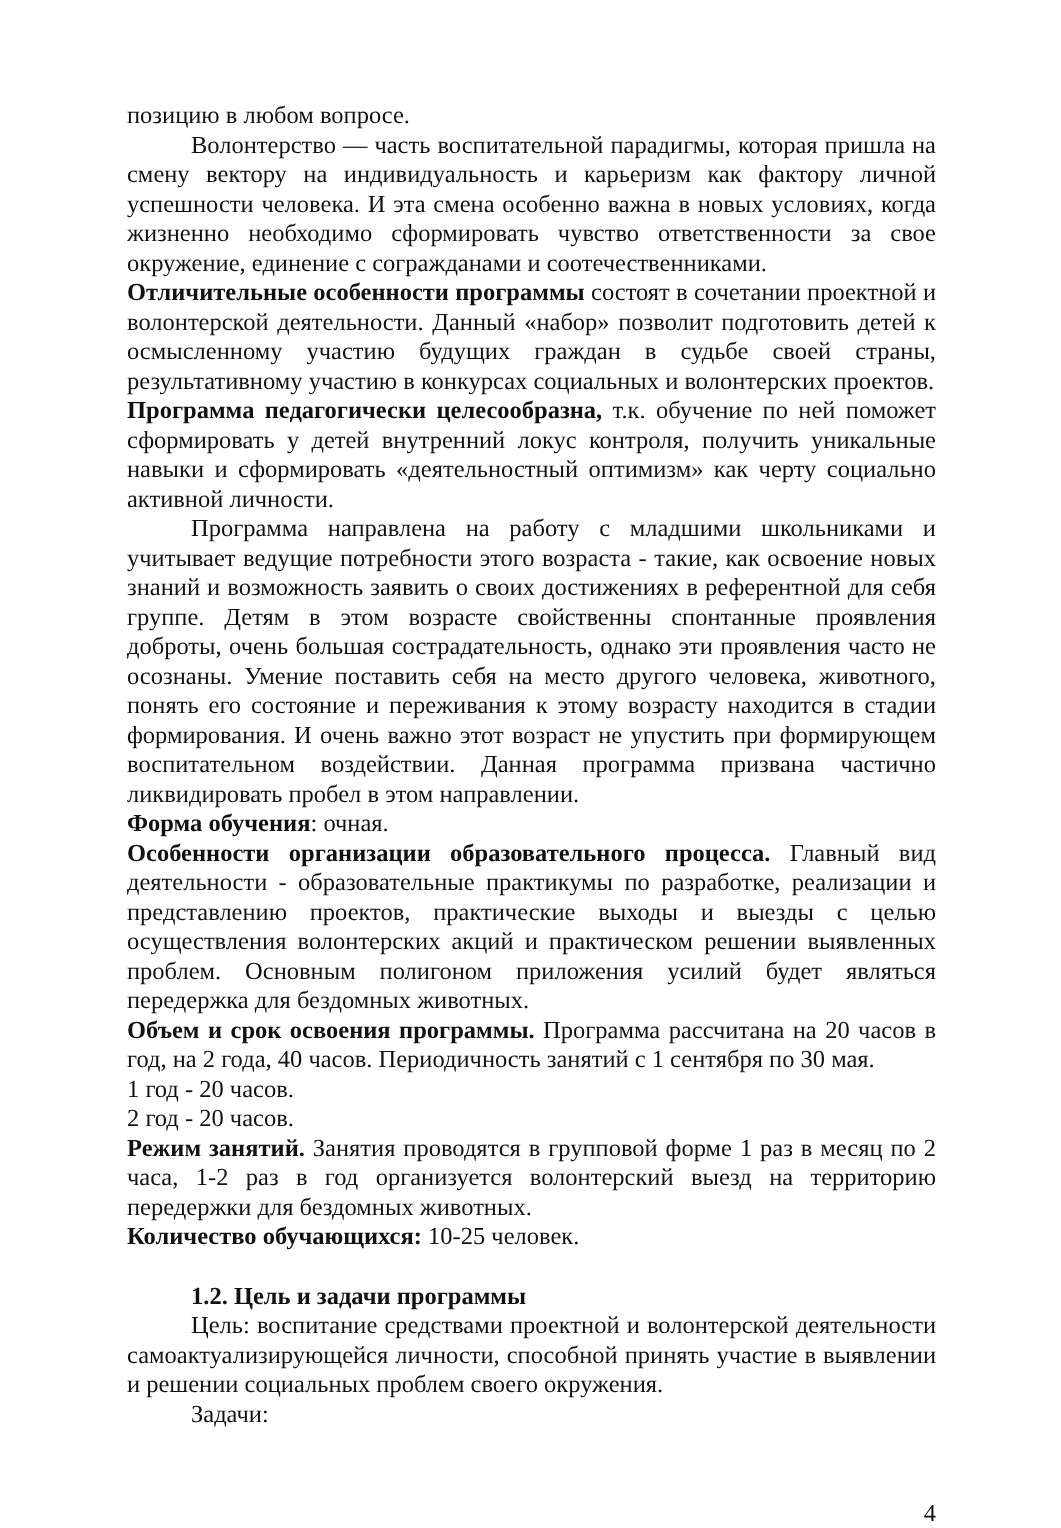позицию в любом вопросе.
Волонтерство — часть воспитательной парадигмы, которая пришла на смену вектору на индивидуальность и карьеризм как фактору личной успешности человека. И эта смена особенно важна в новых условиях, когда жизненно необходимо сформировать чувство ответственности за свое окружение, единение с согражданами и соотечественниками.
Отличительные особенности программы состоят в сочетании проектной и волонтерской деятельности. Данный «набор» позволит подготовить детей к осмысленному участию будущих граждан в судьбе своей страны, результативному участию в конкурсах социальных и волонтерских проектов.
Программа педагогически целесообразна, т.к. обучение по ней поможет сформировать у детей внутренний локус контроля, получить уникальные навыки и сформировать «деятельностный оптимизм» как черту социально активной личности.
Программа направлена на работу с младшими школьниками и учитывает ведущие потребности этого возраста - такие, как освоение новых знаний и возможность заявить о своих достижениях в референтной для себя группе. Детям в этом возрасте свойственны спонтанные проявления доброты, очень большая сострадательность, однако эти проявления часто не осознаны. Умение поставить себя на место другого человека, животного, понять его состояние и переживания к этому возрасту находится в стадии формирования. И очень важно этот возраст не упустить при формирующем воспитательном воздействии. Данная программа призвана частично ликвидировать пробел в этом направлении.
Форма обучения: очная.
Особенности организации образовательного процесса. Главный вид деятельности - образовательные практикумы по разработке, реализации и представлению проектов, практические выходы и выезды с целью осуществления волонтерских акций и практическом решении выявленных проблем. Основным полигоном приложения усилий будет являться передержка для бездомных животных.
Объем и срок освоения программы. Программа рассчитана на 20 часов в год, на 2 года, 40 часов. Периодичность занятий с 1 сентября по 30 мая.
1 год - 20 часов.
2 год - 20 часов.
Режим занятий. Занятия проводятся в групповой форме 1 раз в месяц по 2 часа, 1-2 раз в год организуется волонтерский выезд на территорию передержки для бездомных животных.
Количество обучающихся: 10-25 человек.
1.2. Цель и задачи программы
Цель: воспитание средствами проектной и волонтерской деятельности самоактуализирующейся личности, способной принять участие в выявлении и решении социальных проблем своего окружения.
Задачи:
4